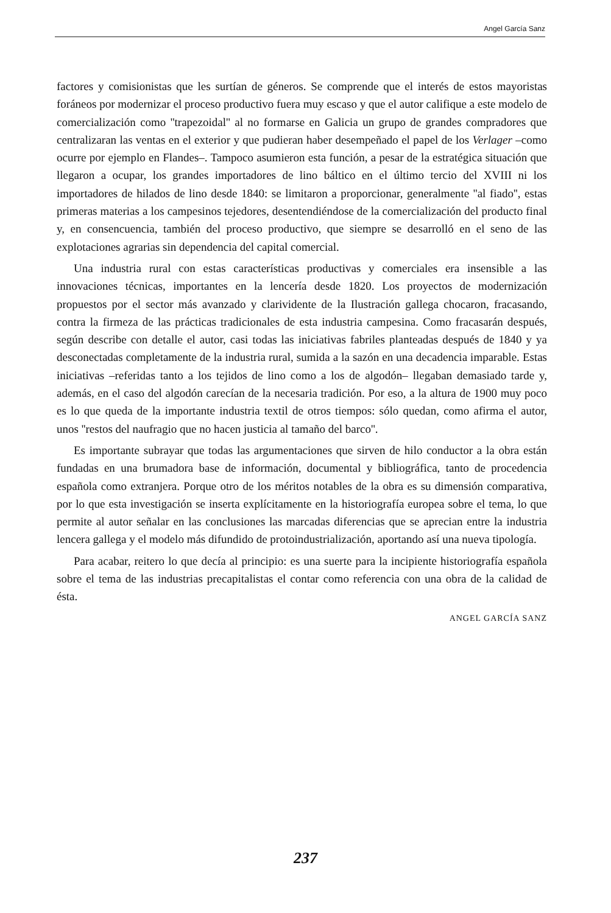Angel García Sanz
factores y comisionistas que les surtían de géneros. Se comprende que el interés de estos mayoristas foráneos por modernizar el proceso productivo fuera muy escaso y que el autor califique a este modelo de comercialización como ''trapezoidal'' al no formarse en Galicia un grupo de grandes compradores que centralizaran las ventas en el exterior y que pudieran haber desempeñado el papel de los Verlager –como ocurre por ejemplo en Flandes–. Tampoco asumieron esta función, a pesar de la estratégica situación que llegaron a ocupar, los grandes importadores de lino báltico en el último tercio del XVIII ni los importadores de hilados de lino desde 1840: se limitaron a proporcionar, generalmente ''al fiado'', estas primeras materias a los campesinos tejedores, desentendiéndose de la comercialización del producto final y, en consencuencia, también del proceso productivo, que siempre se desarrolló en el seno de las explotaciones agrarias sin dependencia del capital comercial.
Una industria rural con estas características productivas y comerciales era insensible a las innovaciones técnicas, importantes en la lencería desde 1820. Los proyectos de modernización propuestos por el sector más avanzado y clarividente de la Ilustración gallega chocaron, fracasando, contra la firmeza de las prácticas tradicionales de esta industria campesina. Como fracasarán después, según describe con detalle el autor, casi todas las iniciativas fabriles planteadas después de 1840 y ya desconectadas completamente de la industria rural, sumida a la sazón en una decadencia imparable. Estas iniciativas –referidas tanto a los tejidos de lino como a los de algodón– llegaban demasiado tarde y, además, en el caso del algodón carecían de la necesaria tradición. Por eso, a la altura de 1900 muy poco es lo que queda de la importante industria textil de otros tiempos: sólo quedan, como afirma el autor, unos ''restos del naufragio que no hacen justicia al tamaño del barco''.
Es importante subrayar que todas las argumentaciones que sirven de hilo conductor a la obra están fundadas en una brumadora base de información, documental y bibliográfica, tanto de procedencia española como extranjera. Porque otro de los méritos notables de la obra es su dimensión comparativa, por lo que esta investigación se inserta explícitamente en la historiografía europea sobre el tema, lo que permite al autor señalar en las conclusiones las marcadas diferencias que se aprecian entre la industria lencera gallega y el modelo más difundido de protoindustrialización, aportando así una nueva tipología.
Para acabar, reitero lo que decía al principio: es una suerte para la incipiente historiografía española sobre el tema de las industrias precapitalistas el contar como referencia con una obra de la calidad de ésta.
ANGEL GARCÍA SANZ
237